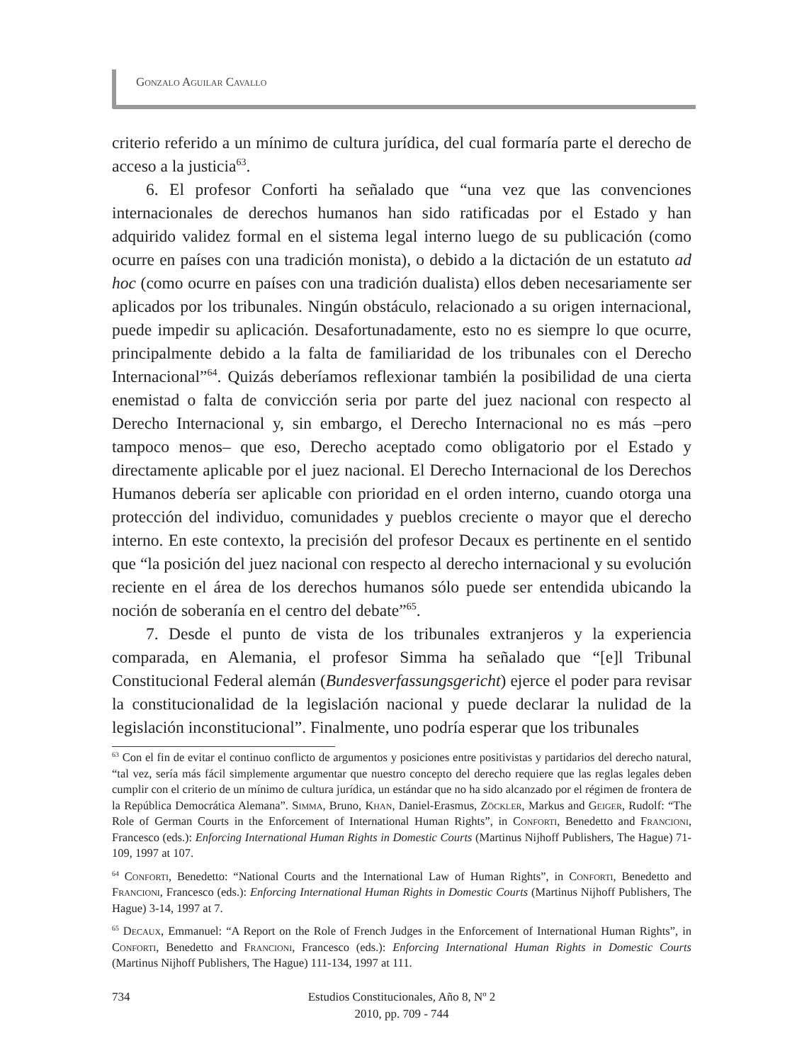Gonzalo Aguilar Cavallo
criterio referido a un mínimo de cultura jurídica, del cual formaría parte el derecho de acceso a la justicia<sup>63</sup>.
6. El profesor Conforti ha señalado que “una vez que las convenciones internacionales de derechos humanos han sido ratificadas por el Estado y han adquirido validez formal en el sistema legal interno luego de su publicación (como ocurre en países con una tradición monista), o debido a la dictación de un estatuto ad hoc (como ocurre en países con una tradición dualista) ellos deben necesariamente ser aplicados por los tribunales. Ningún obstáculo, relacionado a su origen internacional, puede impedir su aplicación. Desafortunadamente, esto no es siempre lo que ocurre, principalmente debido a la falta de familiaridad de los tribunales con el Derecho Internacional”<sup>64</sup>. Quizás deberíamos reflexionar también la posibilidad de una cierta enemistad o falta de convicción seria por parte del juez nacional con respecto al Derecho Internacional y, sin embargo, el Derecho Internacional no es más –pero tampoco menos– que eso, Derecho aceptado como obligatorio por el Estado y directamente aplicable por el juez nacional. El Derecho Internacional de los Derechos Humanos debería ser aplicable con prioridad en el orden interno, cuando otorga una protección del individuo, comunidades y pueblos creciente o mayor que el derecho interno. En este contexto, la precisión del profesor Decaux es pertinente en el sentido que “la posición del juez nacional con respecto al derecho internacional y su evolución reciente en el área de los derechos humanos sólo puede ser entendida ubicando la noción de soberanía en el centro del debate”<sup>65</sup>.
7. Desde el punto de vista de los tribunales extranjeros y la experiencia comparada, en Alemania, el profesor Simma ha señalado que “[e]l Tribunal Constitucional Federal alemán (Bundesverfassungsgericht) ejerce el poder para revisar la constitucionalidad de la legislación nacional y puede declarar la nulidad de la legislación inconstitucional”. Finalmente, uno podría esperar que los tribunales
<sup>63</sup> Con el fin de evitar el continuo conflicto de argumentos y posiciones entre positivistas y partidarios del derecho natural, “tal vez, sería más fácil simplemente argumentar que nuestro concepto del derecho requiere que las reglas legales deben cumplir con el criterio de un mínimo de cultura jurídica, un estándar que no ha sido alcanzado por el régimen de frontera de la República Democrática Alemana”. Simma, Bruno, Khan, Daniel-Erasmus, Zöckler, Markus and Geiger, Rudolf: “The Role of German Courts in the Enforcement of International Human Rights”, in Conforti, Benedetto and Francioni, Francesco (eds.): Enforcing International Human Rights in Domestic Courts (Martinus Nijhoff Publishers, The Hague) 71-109, 1997 at 107.
<sup>64</sup> Conforti, Benedetto: “National Courts and the International Law of Human Rights”, in Conforti, Benedetto and Francioni, Francesco (eds.): Enforcing International Human Rights in Domestic Courts (Martinus Nijhoff Publishers, The Hague) 3-14, 1997 at 7.
<sup>65</sup> Decaux, Emmanuel: “A Report on the Role of French Judges in the Enforcement of International Human Rights”, in Conforti, Benedetto and Francioni, Francesco (eds.): Enforcing International Human Rights in Domestic Courts (Martinus Nijhoff Publishers, The Hague) 111-134, 1997 at 111.
734
Estudios Constitucionales, Año 8, Nº 2
2010, pp. 709 - 744